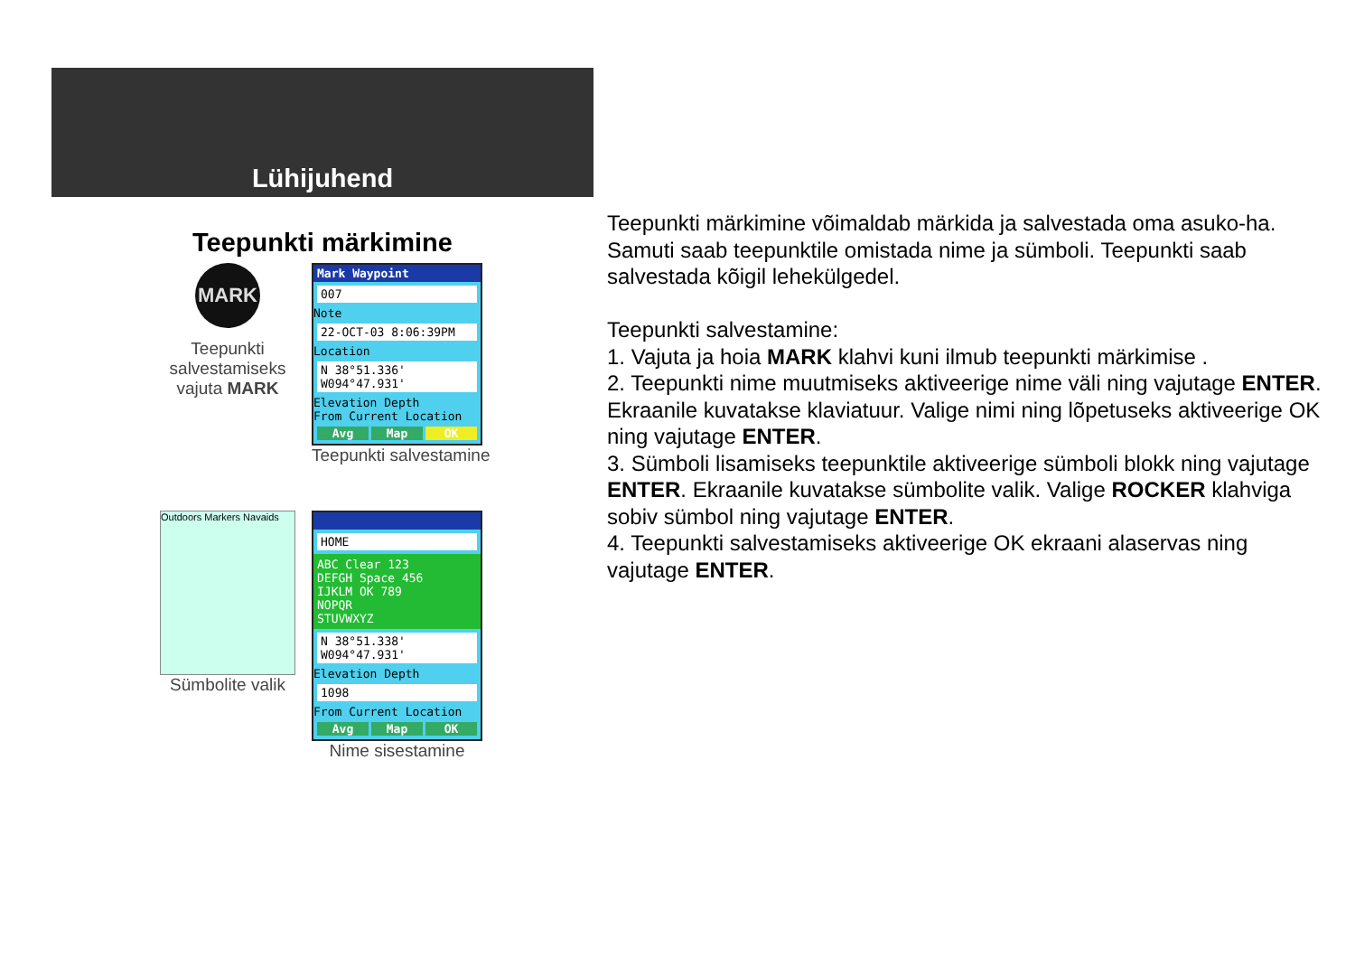Lühijuhend
Teepunkti märkimine
MARK
Teepunkti salvestamiseks vajuta MARK
Mark Waypoint
007
Note
22-OCT-03 8:06:39PM
Location
N 38°51.336'
W094°47.931'
Elevation Depth
From Current Location
Avg Map OK
Teepunkti salvestamine
Outdoors Markers Navaids
Sümbolite valik
HOME
ABC Clear 123
DEFGH Space 456
IJKLM OK 789
NOPQR
STUVWXYZ
N 38°51.338'
W094°47.931'
Elevation Depth
1098
From Current Location
Avg Map OK
Nime sisestamine
Teepunkti märkimine võimaldab märkida ja salvestada oma asuko-ha. Samuti saab teepunktile omistada nime ja sümboli. Teepunkti saab salvestada kõigil lehekülgedel.
Teepunkti salvestamine:
1. Vajuta ja hoia MARK klahvi kuni ilmub teepunkti märkimise .
2. Teepunkti nime muutmiseks aktiveerige nime väli ning vajutage ENTER. Ekraanile kuvatakse klaviatuur. Valige nimi ning lõpetuseks aktiveerige OK ning vajutage ENTER.
3. Sümboli lisamiseks teepunktile aktiveerige sümboli blokk ning vajutage ENTER. Ekraanile kuvatakse sümbolite valik. Valige ROCKER klahviga sobiv sümbol ning vajutage ENTER.
4. Teepunkti salvestamiseks aktiveerige OK ekraani alaservas ning vajutage ENTER.